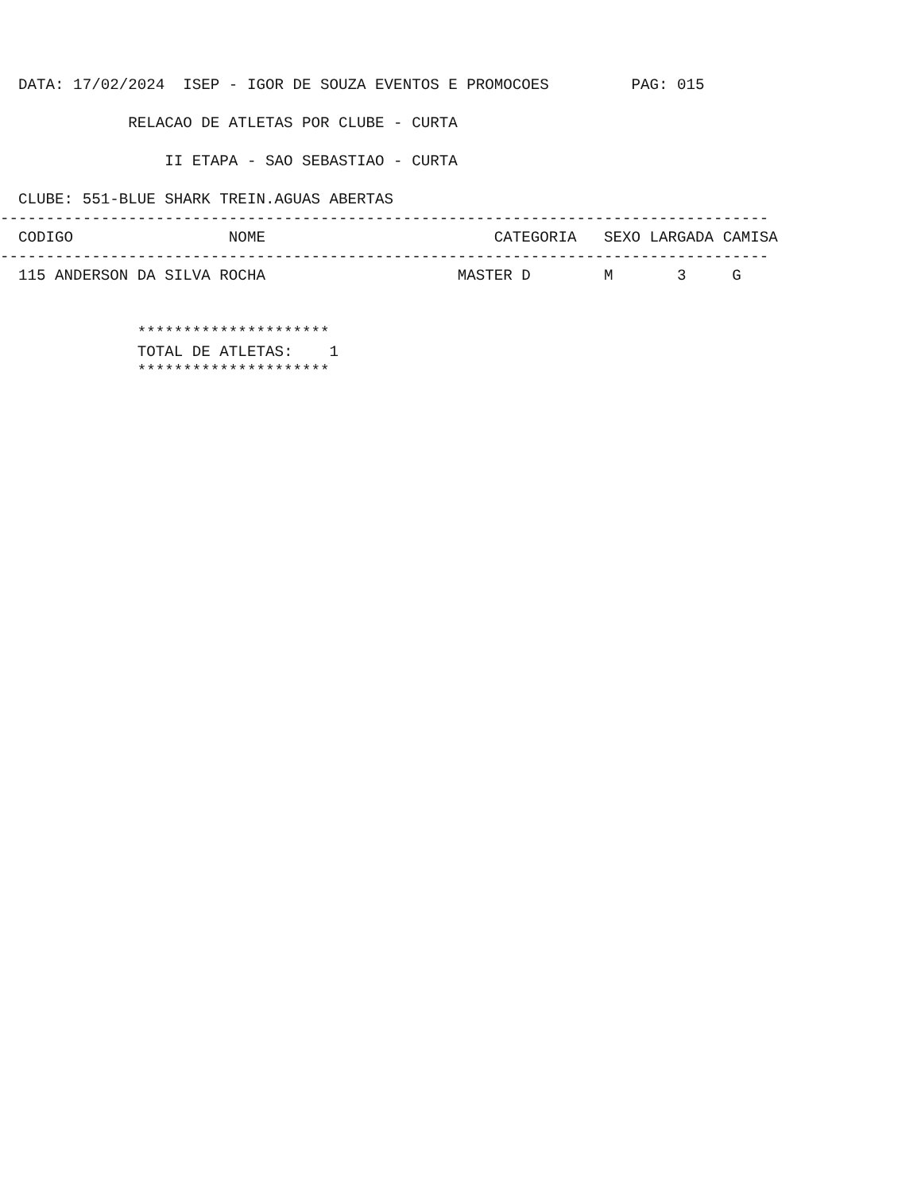DATA: 17/02/2024  ISEP - IGOR DE SOUZA EVENTOS E PROMOCOES         PAG: 015
              RELACAO DE ATLETAS POR CLUBE - CURTA
                  II ETAPA - SAO SEBASTIAO - CURTA
  CLUBE: 551-BLUE SHARK TREIN.AGUAS ABERTAS
------------------------------------------------------------------------------------
  CODIGO                 NOME                         CATEGORIA   SEXO LARGADA CAMISA
------------------------------------------------------------------------------------
  115 ANDERSON DA SILVA ROCHA                     MASTER D        M       3     G
               *********************
               TOTAL DE ATLETAS:    1
               *********************